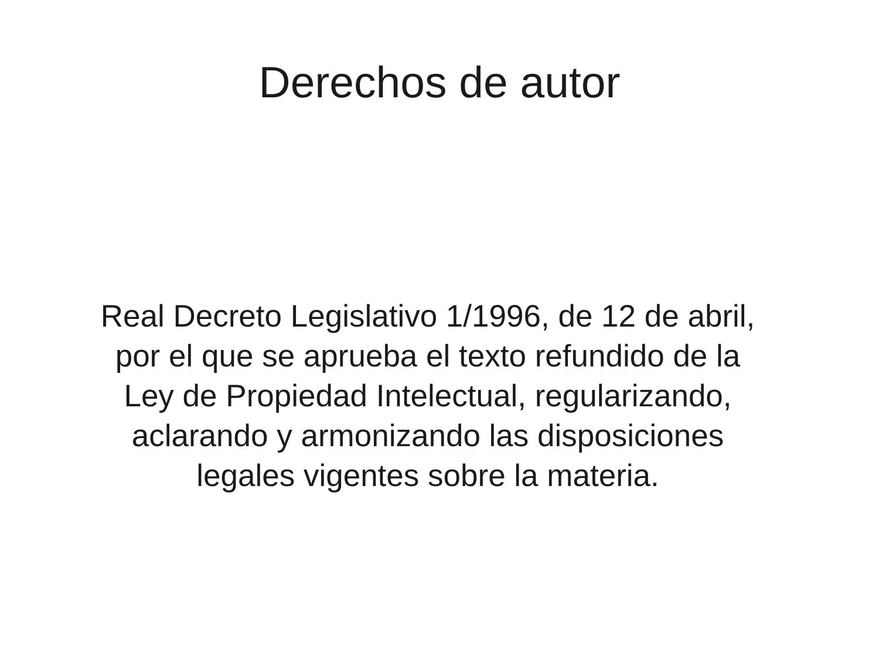Derechos de autor
Real Decreto Legislativo 1/1996, de 12 de abril,
por el que se aprueba el texto refundido de la
Ley de Propiedad Intelectual, regularizando,
aclarando y armonizando las disposiciones
legales vigentes sobre la materia.